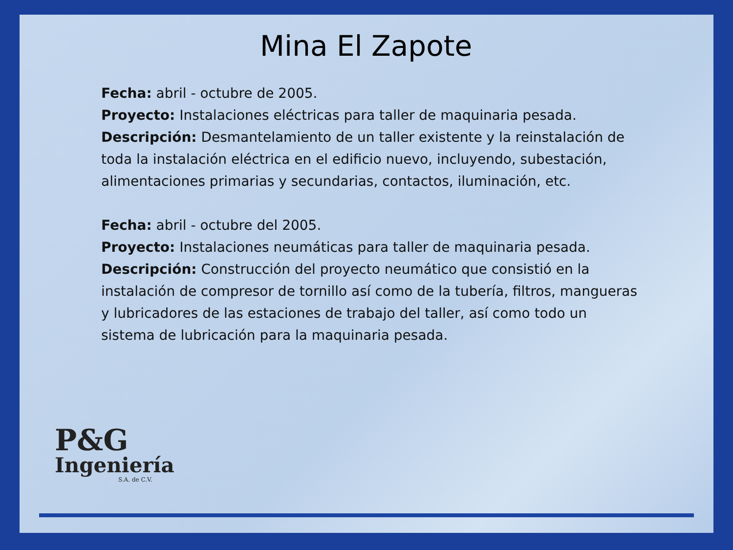Mina El Zapote
Fecha: abril - octubre de 2005.
Proyecto: Instalaciones eléctricas para taller de maquinaria pesada.
Descripción: Desmantelamiento de un taller existente y la reinstalación de toda la instalación eléctrica en el edificio nuevo, incluyendo, subestación, alimentaciones primarias y secundarias, contactos, iluminación, etc.
Fecha: abril - octubre del 2005.
Proyecto: Instalaciones neumáticas para taller de maquinaria pesada.
Descripción: Construcción del proyecto neumático que consistió en la instalación de compresor de tornillo así como de la tubería, filtros, mangueras y lubricadores de las estaciones de trabajo del taller, así como todo un sistema de lubricación para la maquinaria pesada.
P&G
Ingeniería
S.A. de C.V.